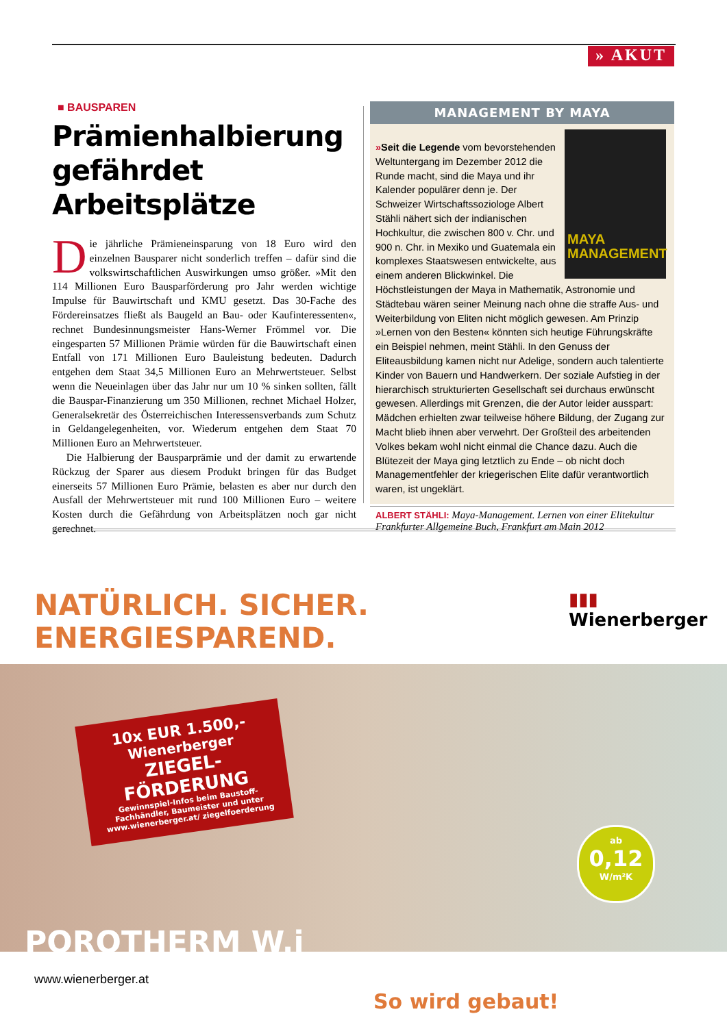» AKUT
■ BAUSPAREN
Prämienhalbierung gefährdet Arbeitsplätze
Die jährliche Prämieneinsparung von 18 Euro wird den einzelnen Bausparer nicht sonderlich treffen – dafür sind die volkswirtschaftlichen Auswirkungen umso größer. »Mit den 114 Millionen Euro Bausparförderung pro Jahr werden wichtige Impulse für Bauwirtschaft und KMU gesetzt. Das 30-Fache des Fördereinsatzes fließt als Baugeld an Bau- oder Kaufinteressenten«, rechnet Bundesinnungsmeister Hans-Werner Frömmel vor. Die eingesparten 57 Millionen Prämie würden für die Bauwirtschaft einen Entfall von 171 Millionen Euro Bauleistung bedeuten. Dadurch entgehen dem Staat 34,5 Millionen Euro an Mehrwertsteuer. Selbst wenn die Neueinlagen über das Jahr nur um 10 % sinken sollten, fällt die Bauspar-Finanzierung um 350 Millionen, rechnet Michael Holzer, Generalsekretär des Österreichischen Interessensverbands zum Schutz in Geldangelegenheiten, vor. Wiederum entgehen dem Staat 70 Millionen Euro an Mehrwertsteuer.
Die Halbierung der Bausparprämie und der damit zu erwartende Rückzug der Sparer aus diesem Produkt bringen für das Budget einerseits 57 Millionen Euro Prämie, belasten es aber nur durch den Ausfall der Mehrwertsteuer mit rund 100 Millionen Euro – weitere Kosten durch die Gefährdung von Arbeitsplätzen noch gar nicht gerechnet.
MANAGEMENT BY MAYA
MAYA MANAGEMENT
»Seit die Legende vom bevorstehenden Weltuntergang im Dezember 2012 die Runde macht, sind die Maya und ihr Kalender populärer denn je. Der Schweizer Wirtschaftssoziologe Albert Stähli nähert sich der indianischen Hochkultur, die zwischen 800 v. Chr. und 900 n. Chr. in Mexiko und Guatemala ein komplexes Staatswesen entwickelte, aus einem anderen Blickwinkel. Die Höchstleistungen der Maya in Mathematik, Astronomie und Städtebau wären seiner Meinung nach ohne die straffe Aus- und Weiterbildung von Eliten nicht möglich gewesen. Am Prinzip »Lernen von den Besten« könnten sich heutige Führungskräfte ein Beispiel nehmen, meint Stähli. In den Genuss der Eliteausbildung kamen nicht nur Adelige, sondern auch talentierte Kinder von Bauern und Handwerkern. Der soziale Aufstieg in der hierarchisch strukturierten Gesellschaft sei durchaus erwünscht gewesen. Allerdings mit Grenzen, die der Autor leider ausspart: Mädchen erhielten zwar teilweise höhere Bildung, der Zugang zur Macht blieb ihnen aber verwehrt. Der Großteil des arbeitenden Volkes bekam wohl nicht einmal die Chance dazu. Auch die Blütezeit der Maya ging letztlich zu Ende – ob nicht doch Managementfehler der kriegerischen Elite dafür verantwortlich waren, ist ungeklärt.
ALBERT STÄHLI: Maya-Management. Lernen von einer Elitekultur Frankfurter Allgemeine Buch, Frankfurt am Main 2012
NATÜRLICH. SICHER.
ENERGIESPAREND.
▮▮▮
Wienerberger
10x EUR 1.500,-
Wienerberger
ZIEGEL-
FÖRDERUNG
Gewinnspiel-Infos beim Baustoff-Fachhändler, Baumeister und unter www.wienerberger.at/ ziegelfoerderung
ab
0,12
W/m²K
POROTHERM W.i
www.wienerberger.at
So wird gebaut!